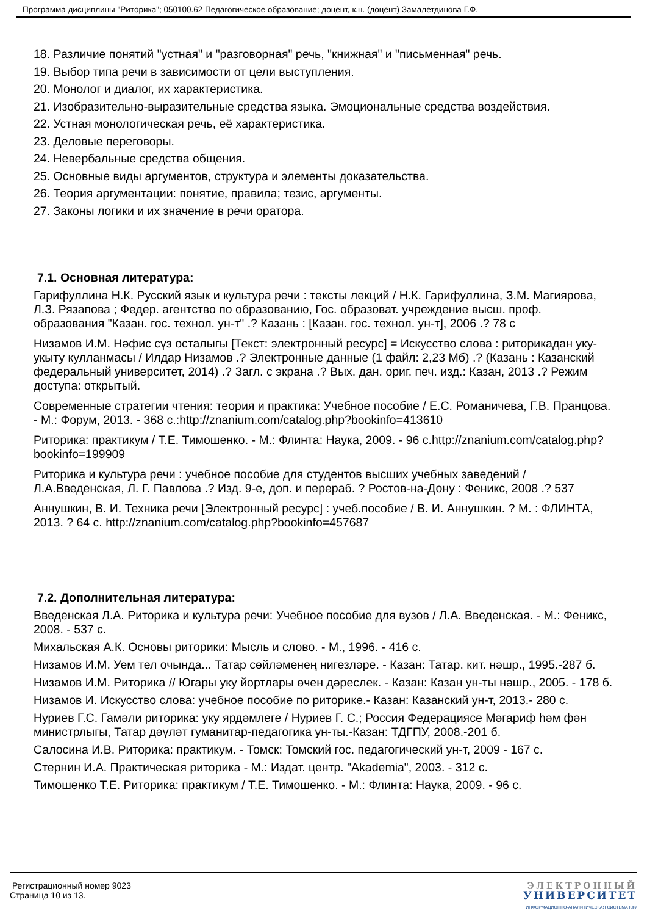Программа дисциплины "Риторика"; 050100.62 Педагогическое образование; доцент, к.н. (доцент) Замалетдинова Г.Ф.
18. Различие понятий "устная" и "разговорная" речь, "книжная" и "письменная" речь.
19. Выбор типа речи в зависимости от цели выступления.
20. Монолог и диалог, их характеристика.
21. Изобразительно-выразительные средства языка. Эмоциональные средства воздействия.
22. Устная монологическая речь, её характеристика.
23. Деловые переговоры.
24. Невербальные средства общения.
25. Основные виды аргументов, структура и элементы доказательства.
26. Теория аргументации: понятие, правила; тезис, аргументы.
27. Законы логики и их значение в речи оратора.
7.1. Основная литература:
Гарифуллина Н.К. Русский язык и культура речи : тексты лекций / Н.К. Гарифуллина, З.М. Магиярова, Л.З. Рязапова ; Федер. агентство по образованию, Гос. образоват. учреждение высш. проф. образования "Казан. гос. технол. ун-т" .? Казань : [Казан. гос. технол. ун-т], 2006 .? 78 с
Низамов И.М. Нәфис сүз осталыгы [Текст: электронный ресурс] = Искусство слова : риторикадан уку-укыту кулланмасы / Илдар Низамов .? Электронные данные (1 файл: 2,23 Мб) .? (Казань : Казанский федеральный университет, 2014) .? Загл. с экрана .? Вых. дан. ориг. печ. изд.: Казан, 2013 .? Режим доступа: открытый.
Современные стратегии чтения: теория и практика: Учебное пособие / Е.С. Романичева, Г.В. Пранцова. - М.: Форум, 2013. - 368 с.:http://znanium.com/catalog.php?bookinfo=413610
Риторика: практикум / Т.Е. Тимошенко. - М.: Флинта: Наука, 2009. - 96 с.http://znanium.com/catalog.php?bookinfo=199909
Риторика и культура речи : учебное пособие для студентов высших учебных заведений / Л.А.Введенская, Л. Г. Павлова .? Изд. 9-е, доп. и перераб. ? Ростов-на-Дону : Феникс, 2008 .? 537
Аннушкин, В. И. Техника речи [Электронный ресурс] : учеб.пособие / В. И. Аннушкин. ? М. : ФЛИНТА, 2013. ? 64 с. http://znanium.com/catalog.php?bookinfo=457687
7.2. Дополнительная литература:
Введенская Л.А. Риторика и культура речи: Учебное пособие для вузов / Л.А. Введенская. - М.: Феникс, 2008. - 537 с.
Михальская А.К. Основы риторики: Мысль и слово. - М., 1996. - 416 с.
Низамов И.М. Уем тел очында... Татар сөйләменең нигезләре. - Казан: Татар. кит. нәшр., 1995.-287 б.
Низамов И.М. Риторика // Югары уку йортлары өчен дәреслек. - Казан: Казан ун-ты нәшр., 2005. - 178 б.
Низамов И. Искусство слова: учебное пособие по риторике.- Казан: Казанский ун-т, 2013.- 280 с.
Нуриев Г.С. Гамәли риторика: уку ярдәмлеге / Нуриев Г. С.; Россия Федерациясе Мәгариф һәм фән министрлыгы, Татар дәүләт гуманитар-педагогика ун-ты.-Казан: ТДГПУ, 2008.-201 б.
Салосина И.В. Риторика: практикум. - Томск: Томский гос. педагогический ун-т, 2009 - 167 с.
Стернин И.А. Практическая риторика - М.: Издат. центр. "Akademia", 2003. - 312 с.
Тимошенко Т.Е. Риторика: практикум / Т.Е. Тимошенко. - М.: Флинта: Наука, 2009. - 96 с.
Регистрационный номер 9023
Страница 10 из 13.
ЭЛЕКТРОННЫЙ
УНИВЕРСИТЕТ
ИНФОРМАЦИОННО-АНАЛИТИЧЕСКАЯ СИСТЕМА КФУ